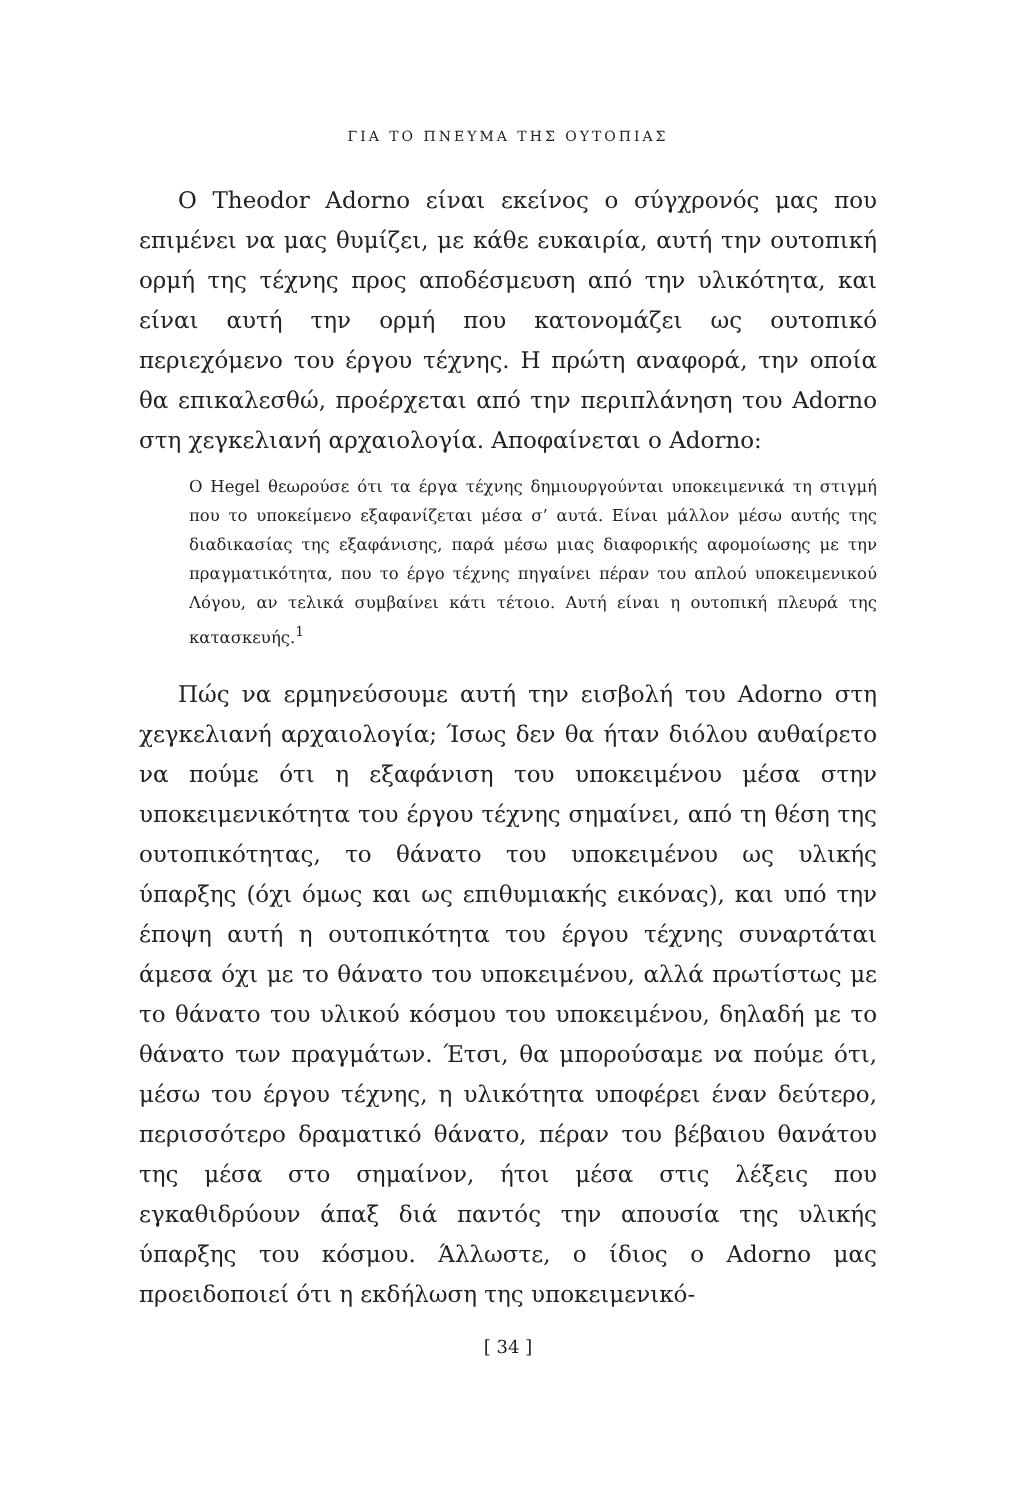ΓΙΑ ΤΟ ΠΝΕΥΜΑ ΤΗΣ ΟΥΤΟΠΙΑΣ
Ο Theodor Adorno είναι εκείνος ο σύγχρονός μας που επιμένει να μας θυμίζει, με κάθε ευκαιρία, αυτή την ουτοπική ορμή της τέχνης προς αποδέσμευση από την υλικότητα, και είναι αυτή την ορμή που κατονομάζει ως ουτοπικό περιεχόμενο του έργου τέχνης. Η πρώτη αναφορά, την οποία θα επικαλεσθώ, προέρχεται από την περιπλάνηση του Adorno στη χεγκελιανή αρχαιολογία. Αποφαίνεται ο Adorno:
Ο Hegel θεωρούσε ότι τα έργα τέχνης δημιουργούνται υποκειμενικά τη στιγμή που το υποκείμενο εξαφανίζεται μέσα σ’ αυτά. Είναι μάλλον μέσω αυτής της διαδικασίας της εξαφάνισης, παρά μέσω μιας διαφορικής αφομοίωσης με την πραγματικότητα, που το έργο τέχνης πηγαίνει πέραν του απλού υποκειμενικού Λόγου, αν τελικά συμβαίνει κάτι τέτοιο. Αυτή είναι η ουτοπική πλευρά της κατασκευής.<sup>1</sup>
Πώς να ερμηνεύσουμε αυτή την εισβολή του Adorno στη χεγκελιανή αρχαιολογία; Ίσως δεν θα ήταν διόλου αυθαίρετο να πούμε ότι η εξαφάνιση του υποκειμένου μέσα στην υποκειμενικότητα του έργου τέχνης σημαίνει, από τη θέση της ουτοπικότητας, το θάνατο του υποκειμένου ως υλικής ύπαρξης (όχι όμως και ως επιθυμιακής εικόνας), και υπό την έποψη αυτή η ουτοπικότητα του έργου τέχνης συναρτάται άμεσα όχι με το θάνατο του υποκειμένου, αλλά πρωτίστως με το θάνατο του υλικού κόσμου του υποκειμένου, δηλαδή με το θάνατο των πραγμάτων. Έτσι, θα μπορούσαμε να πούμε ότι, μέσω του έργου τέχνης, η υλικότητα υποφέρει έναν δεύτερο, περισσότερο δραματικό θάνατο, πέραν του βέβαιου θανάτου της μέσα στο σημαίνον, ήτοι μέσα στις λέξεις που εγκαθιδρύουν άπαξ διά παντός την απουσία της υλικής ύπαρξης του κόσμου. Άλλωστε, ο ίδιος ο Adorno μας προειδοποιεί ότι η εκδήλωση της υποκειμενικό-
[ 34 ]